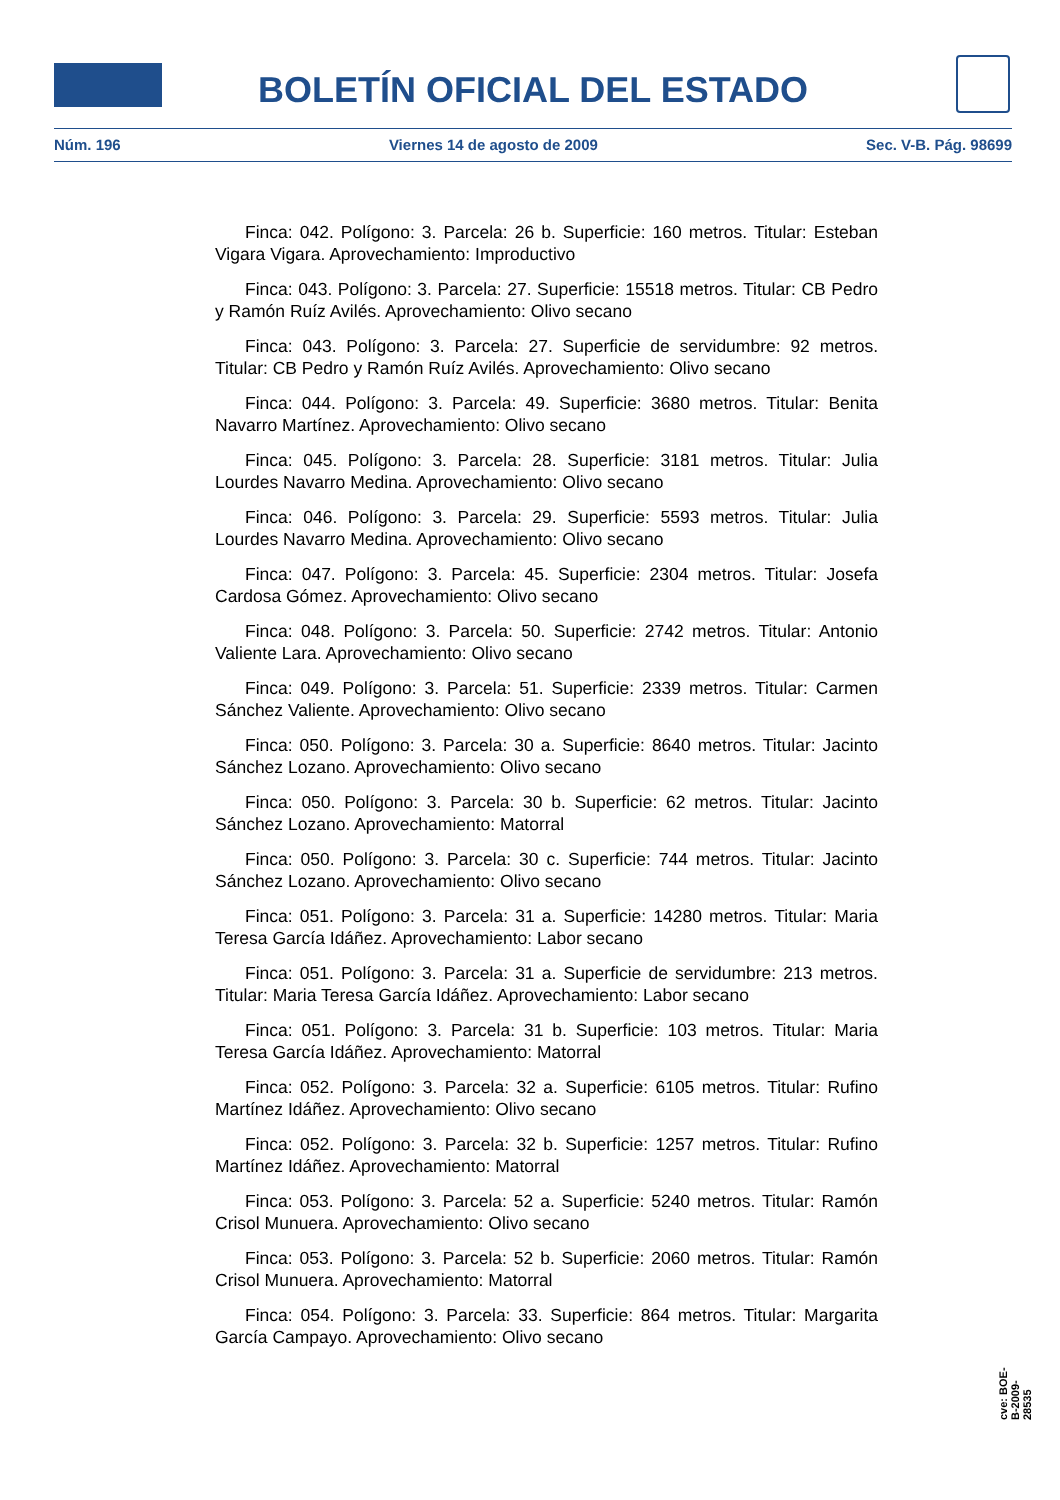BOLETÍN OFICIAL DEL ESTADO
Núm. 196 Viernes 14 de agosto de 2009 Sec. V-B. Pág. 98699
Finca: 042. Polígono: 3. Parcela: 26 b. Superficie: 160 metros. Titular: Esteban Vigara Vigara. Aprovechamiento: Improductivo
Finca: 043. Polígono: 3. Parcela: 27. Superficie: 15518 metros. Titular: CB Pedro y Ramón Ruíz Avilés. Aprovechamiento: Olivo secano
Finca: 043. Polígono: 3. Parcela: 27. Superficie de servidumbre: 92 metros. Titular: CB Pedro y Ramón Ruíz Avilés. Aprovechamiento: Olivo secano
Finca: 044. Polígono: 3. Parcela: 49. Superficie: 3680 metros. Titular: Benita Navarro Martínez. Aprovechamiento: Olivo secano
Finca: 045. Polígono: 3. Parcela: 28. Superficie: 3181 metros. Titular: Julia Lourdes Navarro Medina. Aprovechamiento: Olivo secano
Finca: 046. Polígono: 3. Parcela: 29. Superficie: 5593 metros. Titular: Julia Lourdes Navarro Medina. Aprovechamiento: Olivo secano
Finca: 047. Polígono: 3. Parcela: 45. Superficie: 2304 metros. Titular: Josefa Cardosa Gómez. Aprovechamiento: Olivo secano
Finca: 048. Polígono: 3. Parcela: 50. Superficie: 2742 metros. Titular: Antonio Valiente Lara. Aprovechamiento: Olivo secano
Finca: 049. Polígono: 3. Parcela: 51. Superficie: 2339 metros. Titular: Carmen Sánchez Valiente. Aprovechamiento: Olivo secano
Finca: 050. Polígono: 3. Parcela: 30 a. Superficie: 8640 metros. Titular: Jacinto Sánchez Lozano. Aprovechamiento: Olivo secano
Finca: 050. Polígono: 3. Parcela: 30 b. Superficie: 62 metros. Titular: Jacinto Sánchez Lozano. Aprovechamiento: Matorral
Finca: 050. Polígono: 3. Parcela: 30 c. Superficie: 744 metros. Titular: Jacinto Sánchez Lozano. Aprovechamiento: Olivo secano
Finca: 051. Polígono: 3. Parcela: 31 a. Superficie: 14280 metros. Titular: Maria Teresa García Idáñez. Aprovechamiento: Labor secano
Finca: 051. Polígono: 3. Parcela: 31 a. Superficie de servidumbre: 213 metros. Titular: Maria Teresa García Idáñez. Aprovechamiento: Labor secano
Finca: 051. Polígono: 3. Parcela: 31 b. Superficie: 103 metros. Titular: Maria Teresa García Idáñez. Aprovechamiento: Matorral
Finca: 052. Polígono: 3. Parcela: 32 a. Superficie: 6105 metros. Titular: Rufino Martínez Idáñez. Aprovechamiento: Olivo secano
Finca: 052. Polígono: 3. Parcela: 32 b. Superficie: 1257 metros. Titular: Rufino Martínez Idáñez. Aprovechamiento: Matorral
Finca: 053. Polígono: 3. Parcela: 52 a. Superficie: 5240 metros. Titular: Ramón Crisol Munuera. Aprovechamiento: Olivo secano
Finca: 053. Polígono: 3. Parcela: 52 b. Superficie: 2060 metros. Titular: Ramón Crisol Munuera. Aprovechamiento: Matorral
Finca: 054. Polígono: 3. Parcela: 33. Superficie: 864 metros. Titular: Margarita García Campayo. Aprovechamiento: Olivo secano
cve: BOE-B-2009-28535